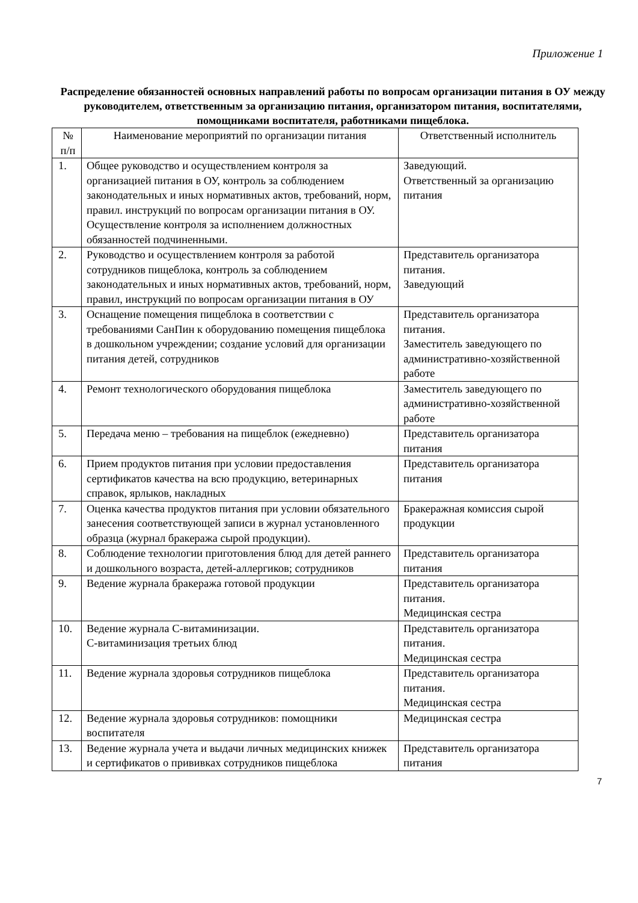Приложение 1
Распределение обязанностей основных направлений работы по вопросам организации питания в ОУ между руководителем, ответственным за организацию питания, организатором питания, воспитателями, помощниками воспитателя, работниками пищеблока.
| № п/п | Наименование мероприятий по организации питания | Ответственный исполнитель |
| 1. | Общее руководство и осуществлением контроля за организацией питания в ОУ, контроль за соблюдением законодательных и иных нормативных актов, требований, норм, правил. инструкций по вопросам организации питания в ОУ. Осуществление контроля за исполнением должностных обязанностей подчиненными. | Заведующий. Ответственный за организацию питания |
| 2. | Руководство и осуществлением контроля за работой сотрудников пищеблока, контроль за соблюдением законодательных и иных нормативных актов, требований, норм, правил, инструкций по вопросам организации питания в ОУ | Представитель организатора питания. Заведующий |
| 3. | Оснащение помещения пищеблока в соответствии с требованиями СанПин к оборудованию помещения пищеблока в дошкольном учреждении; создание условий для организации питания детей, сотрудников | Представитель организатора питания. Заместитель заведующего по административно-хозяйственной работе |
| 4. | Ремонт технологического оборудования пищеблока | Заместитель заведующего по административно-хозяйственной работе |
| 5. | Передача меню – требования на пищеблок (ежедневно) | Представитель организатора питания |
| 6. | Прием продуктов питания при условии предоставления сертификатов качества на всю продукцию, ветеринарных справок, ярлыков, накладных | Представитель организатора питания |
| 7. | Оценка качества продуктов питания при условии обязательного занесения соответствующей записи в журнал установленного образца (журнал бракеража сырой продукции). | Бракеражная комиссия сырой продукции |
| 8. | Соблюдение технологии приготовления блюд для детей раннего и дошкольного возраста, детей-аллергиков; сотрудников | Представитель организатора питания |
| 9. | Ведение журнала бракеража готовой продукции | Представитель организатора питания. Медицинская сестра |
| 10. | Ведение журнала С-витаминизации. С-витаминизация третьих блюд | Представитель организатора питания. Медицинская сестра |
| 11. | Ведение журнала здоровья сотрудников пищеблока | Представитель организатора питания. Медицинская сестра |
| 12. | Ведение журнала здоровья сотрудников: помощники воспитателя | Медицинская сестра |
| 13. | Ведение журнала учета и выдачи личных медицинских книжек и сертификатов о прививках сотрудников пищеблока | Представитель организатора питания |
7